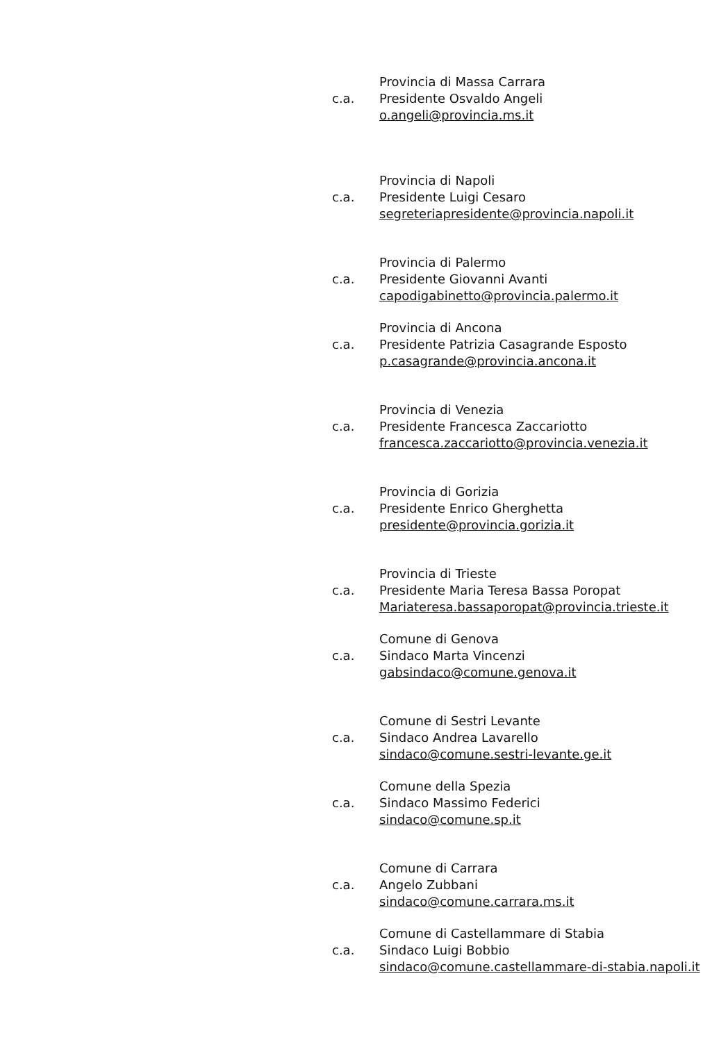c.a.
Provincia di Massa Carrara
Presidente Osvaldo Angeli
o.angeli@provincia.ms.it
c.a.
Provincia di Napoli
Presidente Luigi Cesaro
segreteriapresidente@provincia.napoli.it
c.a.
Provincia di Palermo
Presidente Giovanni Avanti
capodigabinetto@provincia.palermo.it
c.a.
Provincia di Ancona
Presidente Patrizia Casagrande Esposto
p.casagrande@provincia.ancona.it
c.a.
Provincia di Venezia
Presidente Francesca Zaccariotto
francesca.zaccariotto@provincia.venezia.it
c.a.
Provincia di Gorizia
Presidente Enrico Gherghetta
presidente@provincia.gorizia.it
c.a.
Provincia di Trieste
Presidente Maria Teresa Bassa Poropat
Mariateresa.bassaporopat@provincia.trieste.it
c.a.
Comune di Genova
Sindaco Marta Vincenzi
gabsindaco@comune.genova.it
c.a.
Comune di Sestri Levante
Sindaco Andrea Lavarello
sindaco@comune.sestri-levante.ge.it
c.a.
Comune della Spezia
Sindaco Massimo Federici
sindaco@comune.sp.it
c.a.
Comune di Carrara
Angelo Zubbani
sindaco@comune.carrara.ms.it
c.a.
Comune di Castellammare di Stabia
Sindaco Luigi Bobbio
sindaco@comune.castellammare-di-stabia.napoli.it